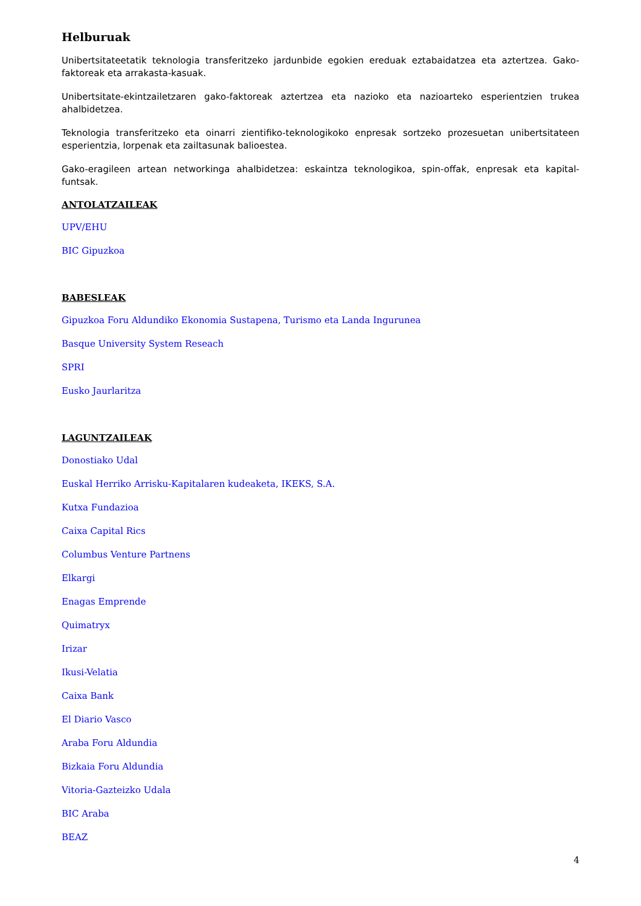Helburuak
Unibertsitateetatik teknologia transferitzeko jardunbide egokien ereduak eztabaidatzea eta aztertzea. Gako-faktoreak eta arrakasta-kasuak.
Unibertsitate-ekintzailetzaren gako-faktoreak aztertzea eta nazioko eta nazioarteko esperientzien trukea ahalbidetzea.
Teknologia transferitzeko eta oinarri zientifiko-teknologikoko enpresak sortzeko prozesuetan unibertsitateen esperientzia, lorpenak eta zailtasunak balioestea.
Gako-eragileen artean networkinga ahalbidetzea: eskaintza teknologikoa, spin-offak, enpresak eta kapital-funtsak.
ANTOLATZAILEAK
UPV/EHU
BIC Gipuzkoa
BABESLEAK
Gipuzkoa Foru Aldundiko Ekonomia Sustapena, Turismo eta Landa Ingurunea
Basque University System Reseach
SPRI
Eusko Jaurlaritza
LAGUNTZAILEAK
Donostiako Udal
Euskal Herriko Arrisku-Kapitalaren kudeaketa, IKEKS, S.A.
Kutxa Fundazioa
Caixa Capital Rics
Columbus Venture Partnens
Elkargi
Enagas Emprende
Quimatryx
Irizar
Ikusi-Velatia
Caixa Bank
El Diario Vasco
Araba Foru Aldundia
Bizkaia Foru Aldundia
Vitoria-Gazteizko Udala
BIC Araba
BEAZ
4